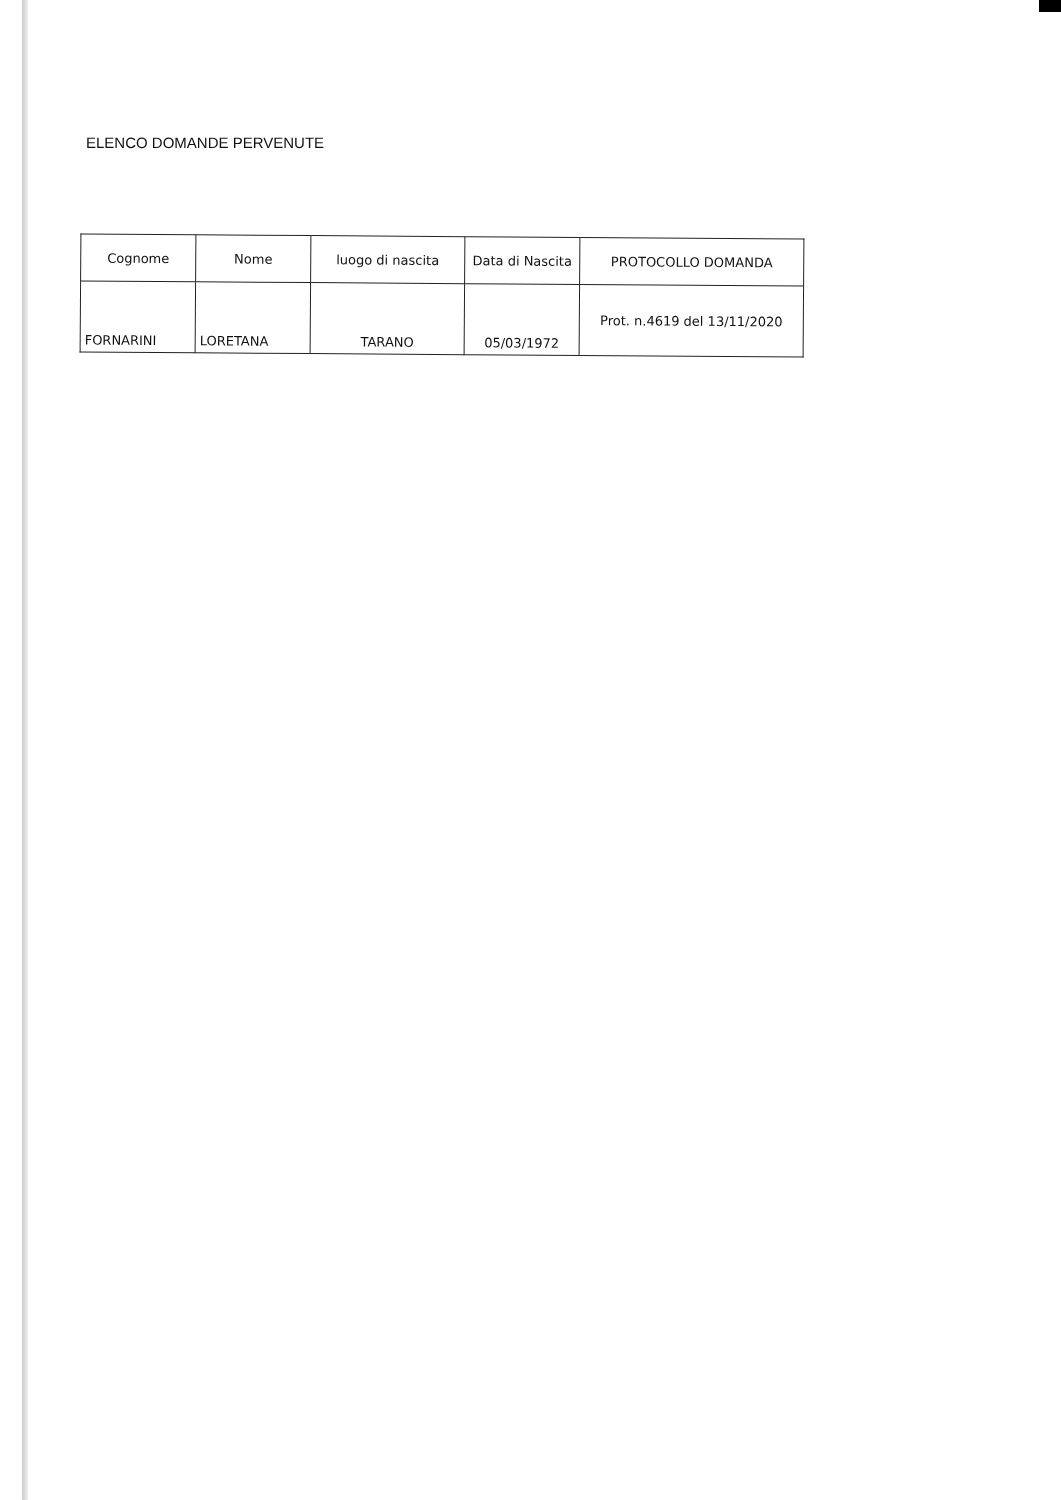ELENCO DOMANDE PERVENUTE
| Cognome | Nome | luogo di nascita | Data di Nascita | PROTOCOLLO DOMANDA |
| --- | --- | --- | --- | --- |
| FORNARINI | LORETANA | TARANO | 05/03/1972 | Prot. n.4619 del 13/11/2020 |